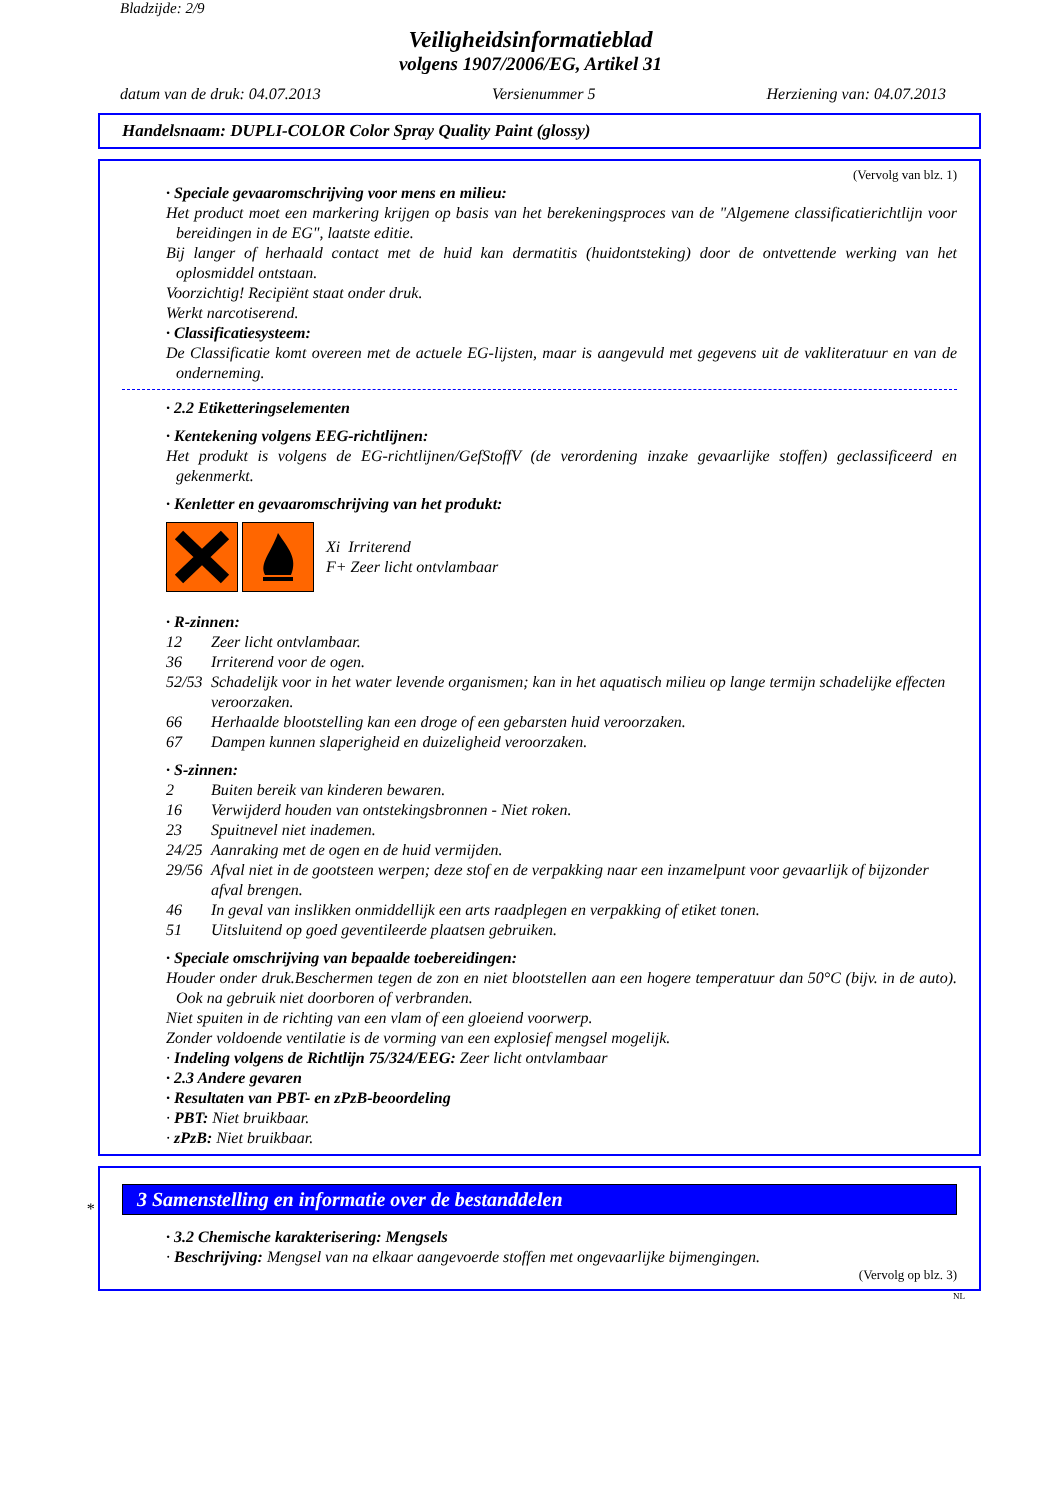Bladzijde: 2/9
Veiligheidsinformatieblad
volgens 1907/2006/EG, Artikel 31
datum van de druk: 04.07.2013 Versienummer 5 Herziening van: 04.07.2013
Handelsnaam: DUPLI-COLOR Color Spray Quality Paint (glossy)
(Vervolg van blz. 1)
· Speciale gevaaromschrijving voor mens en milieu:
Het product moet een markering krijgen op basis van het berekeningsproces van de "Algemene classificatierichtlijn voor bereidingen in de EG", laatste editie.
Bij langer of herhaald contact met de huid kan dermatitis (huidontsteking) door de ontvettende werking van het oplosmiddel ontstaan.
Voorzichtig! Recipiënt staat onder druk.
Werkt narcotiserend.
· Classificatiesysteem:
De Classificatie komt overeen met de actuele EG-lijsten, maar is aangevuld met gegevens uit de vakliteratuur en van de onderneming.
· 2.2 Etiketteringselementen
· Kentekening volgens EEG-richtlijnen:
Het produkt is volgens de EG-richtlijnen/GefStoffV (de verordening inzake gevaarlijke stoffen) geclassificeerd en gekenmerkt.
· Kenletter en gevaaromschrijving van het produkt:
Xi Irriterend
F+ Zeer licht ontvlambaar
· R-zinnen:
12 Zeer licht ontvlambaar.
36 Irriterend voor de ogen.
52/53 Schadelijk voor in het water levende organismen; kan in het aquatisch milieu op lange termijn schadelijke effecten veroorzaken.
66 Herhaalde blootstelling kan een droge of een gebarsten huid veroorzaken.
67 Dampen kunnen slaperigheid en duizeligheid veroorzaken.
· S-zinnen:
2 Buiten bereik van kinderen bewaren.
16 Verwijderd houden van ontstekingsbronnen - Niet roken.
23 Spuitnevel niet inademen.
24/25 Aanraking met de ogen en de huid vermijden.
29/56 Afval niet in de gootsteen werpen; deze stof en de verpakking naar een inzamelpunt voor gevaarlijk of bijzonder afval brengen.
46 In geval van inslikken onmiddellijk een arts raadplegen en verpakking of etiket tonen.
51 Uitsluitend op goed geventileerde plaatsen gebruiken.
· Speciale omschrijving van bepaalde toebereidingen:
Houder onder druk.Beschermen tegen de zon en niet blootstellen aan een hogere temperatuur dan 50°C (bijv. in de auto). Ook na gebruik niet doorboren of verbranden.
Niet spuiten in de richting van een vlam of een gloeiend voorwerp.
Zonder voldoende ventilatie is de vorming van een explosief mengsel mogelijk.
· Indeling volgens de Richtlijn 75/324/EEG: Zeer licht ontvlambaar
· 2.3 Andere gevaren
· Resultaten van PBT- en zPzB-beoordeling
· PBT: Niet bruikbaar.
· zPzB: Niet bruikbaar.
*
3 Samenstelling en informatie over de bestanddelen
· 3.2 Chemische karakterisering: Mengsels
· Beschrijving: Mengsel van na elkaar aangevoerde stoffen met ongevaarlijke bijmengingen.
(Vervolg op blz. 3)
NL